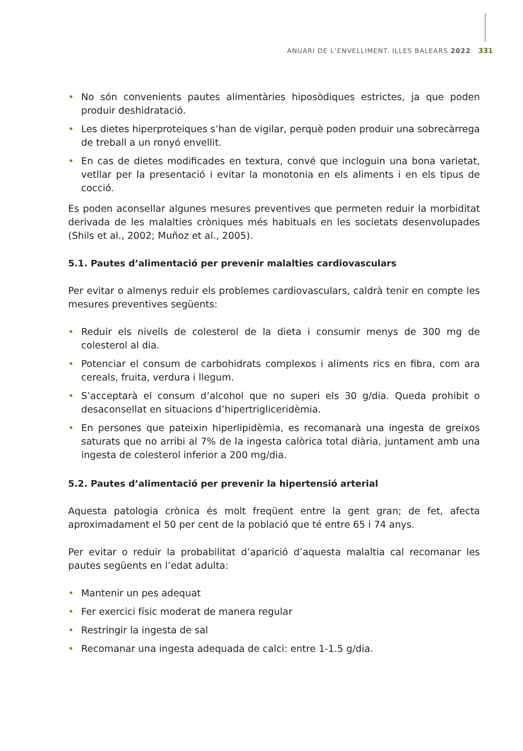ANUARI DE L’ENVELLIMENT. ILLES BALEARS 2022 331
• No són convenients pautes alimentàries hiposòdiques estrictes, ja que poden produir deshidratació.
• Les dietes hiperproteiques s’han de vigilar, perquè poden produir una sobrecàrrega de treball a un ronyó envellit.
• En cas de dietes modificades en textura, convé que incloguin una bona varietat, vetllar per la presentació i evitar la monotonia en els aliments i en els tipus de cocció.
Es poden aconsellar algunes mesures preventives que permeten reduir la morbiditat derivada de les malalties cròniques més habituals en les societats desenvolupades (Shils et al., 2002; Muñoz et al., 2005).
5.1. Pautes d’alimentació per prevenir malalties cardiovasculars
Per evitar o almenys reduir els problemes cardiovasculars, caldrà tenir en compte les mesures preventives següents:
• Reduir els nivells de colesterol de la dieta i consumir menys de 300 mg de colesterol al dia.
• Potenciar el consum de carbohidrats complexos i aliments rics en fibra, com ara cereals, fruita, verdura i llegum.
• S’acceptarà el consum d’alcohol que no superi els 30 g/dia. Queda prohibit o desaconsellat en situacions d’hipertrigliceridèmia.
• En persones que pateixin hiperlipidèmia, es recomanarà una ingesta de greixos saturats que no arribi al 7% de la ingesta calòrica total diària, juntament amb una ingesta de colesterol inferior a 200 mg/dia.
5.2. Pautes d’alimentació per prevenir la hipertensió arterial
Aquesta patologia crònica és molt freqüent entre la gent gran; de fet, afecta aproximadament el 50 per cent de la població que té entre 65 i 74 anys.
Per evitar o reduir la probabilitat d’aparició d’aquesta malaltia cal recomanar les pautes següents en l’edat adulta:
• Mantenir un pes adequat
• Fer exercici físic moderat de manera regular
• Restringir la ingesta de sal
• Recomanar una ingesta adequada de calci: entre 1-1.5 g/dia.